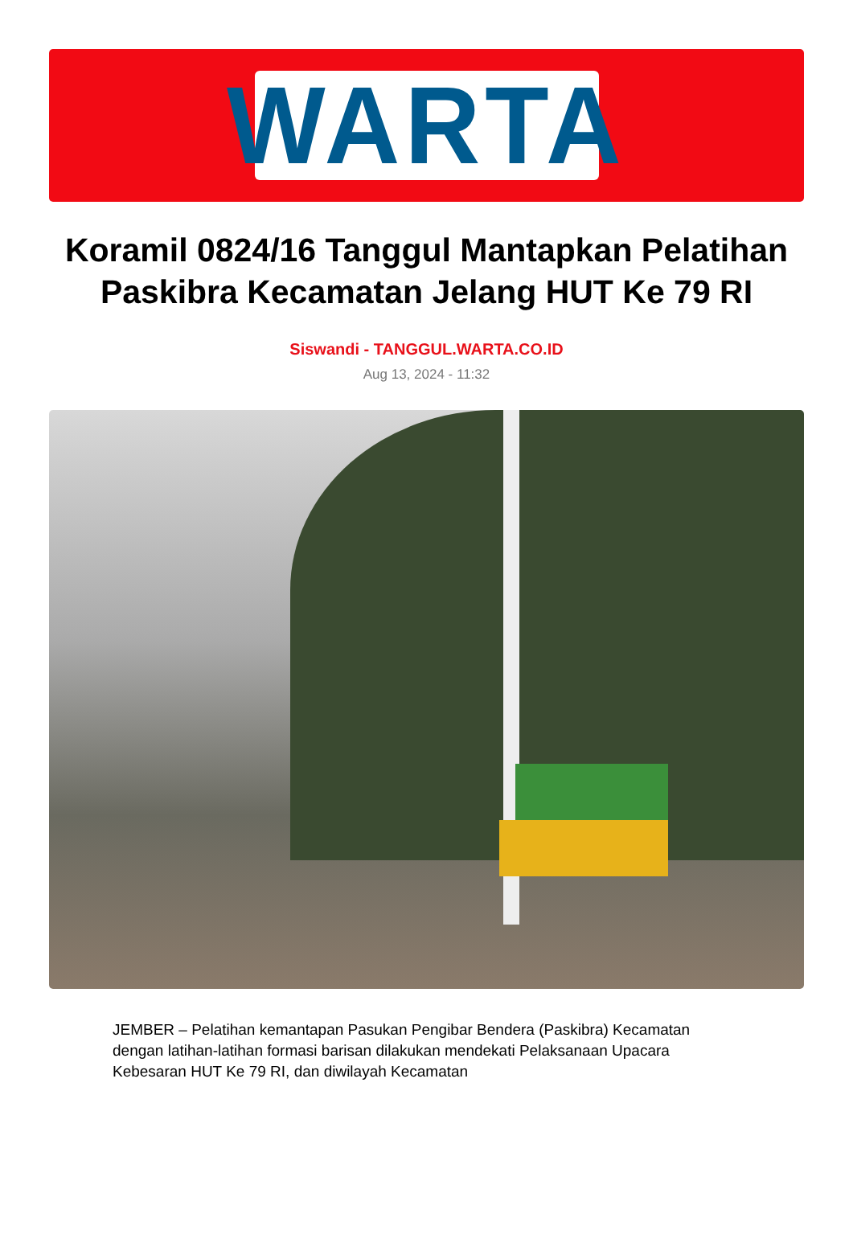WARTA
Koramil 0824/16 Tanggul Mantapkan Pelatihan Paskibra Kecamatan Jelang HUT Ke 79 RI
Siswandi - TANGGUL.WARTA.CO.ID
Aug 13, 2024 - 11:32
JEMBER – Pelatihan kemantapan Pasukan Pengibar Bendera (Paskibra) Kecamatan dengan latihan-latihan formasi barisan dilakukan mendekati Pelaksanaan Upacara Kebesaran HUT Ke 79 RI, dan diwilayah Kecamatan